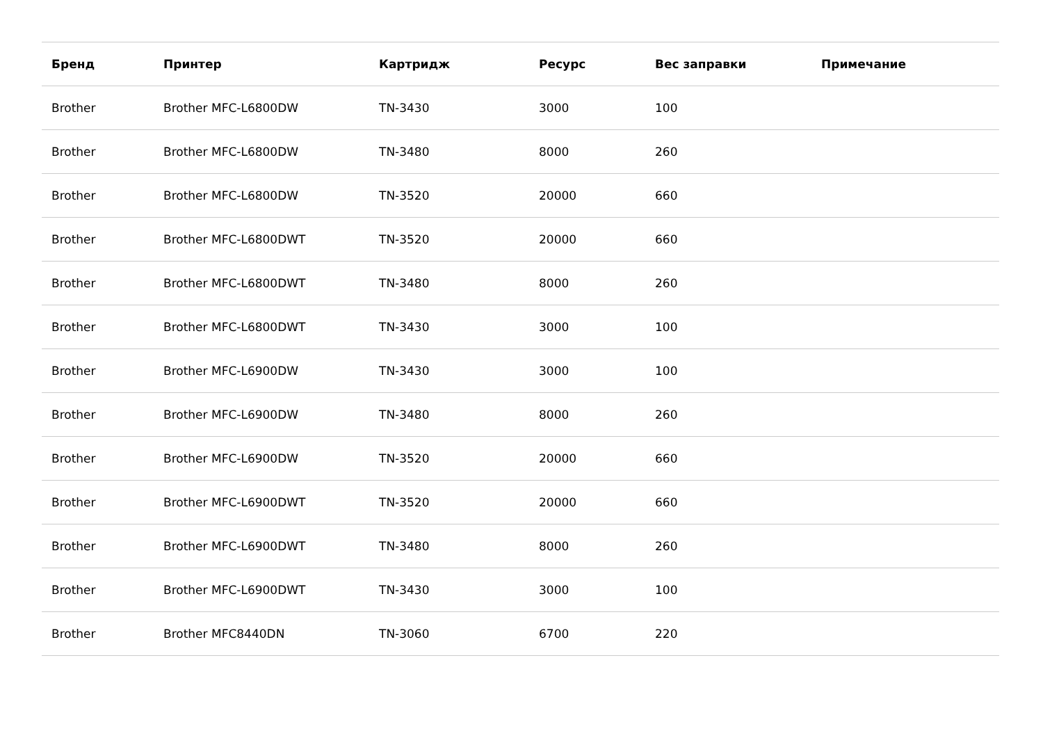| Бренд | Принтер | Картридж | Ресурс | Вес заправки | Примечание |
| --- | --- | --- | --- | --- | --- |
| Brother | Brother MFC-L6800DW | TN-3430 | 3000 | 100 | |
| Brother | Brother MFC-L6800DW | TN-3480 | 8000 | 260 | |
| Brother | Brother MFC-L6800DW | TN-3520 | 20000 | 660 | |
| Brother | Brother MFC-L6800DWT | TN-3520 | 20000 | 660 | |
| Brother | Brother MFC-L6800DWT | TN-3480 | 8000 | 260 | |
| Brother | Brother MFC-L6800DWT | TN-3430 | 3000 | 100 | |
| Brother | Brother MFC-L6900DW | TN-3430 | 3000 | 100 | |
| Brother | Brother MFC-L6900DW | TN-3480 | 8000 | 260 | |
| Brother | Brother MFC-L6900DW | TN-3520 | 20000 | 660 | |
| Brother | Brother MFC-L6900DWT | TN-3520 | 20000 | 660 | |
| Brother | Brother MFC-L6900DWT | TN-3480 | 8000 | 260 | |
| Brother | Brother MFC-L6900DWT | TN-3430 | 3000 | 100 | |
| Brother | Brother MFC8440DN | TN-3060 | 6700 | 220 | |